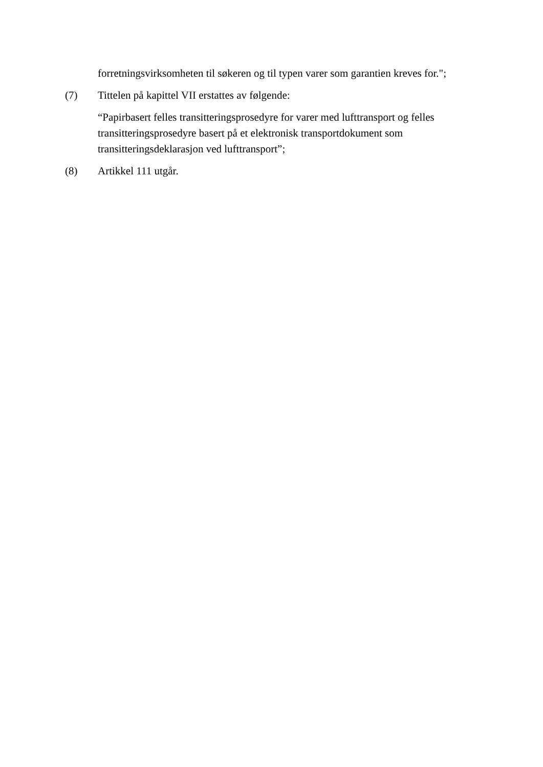forretningsvirksomheten til søkeren og til typen varer som garantien kreves for.";
(7) Tittelen på kapittel VII erstattes av følgende:
“Papirbasert felles transitteringsprosedyre for varer med lufttransport og felles transitteringsprosedyre basert på et elektronisk transportdokument som transitteringsdeklarasjon ved lufttransport”;
(8) Artikkel 111 utgår.